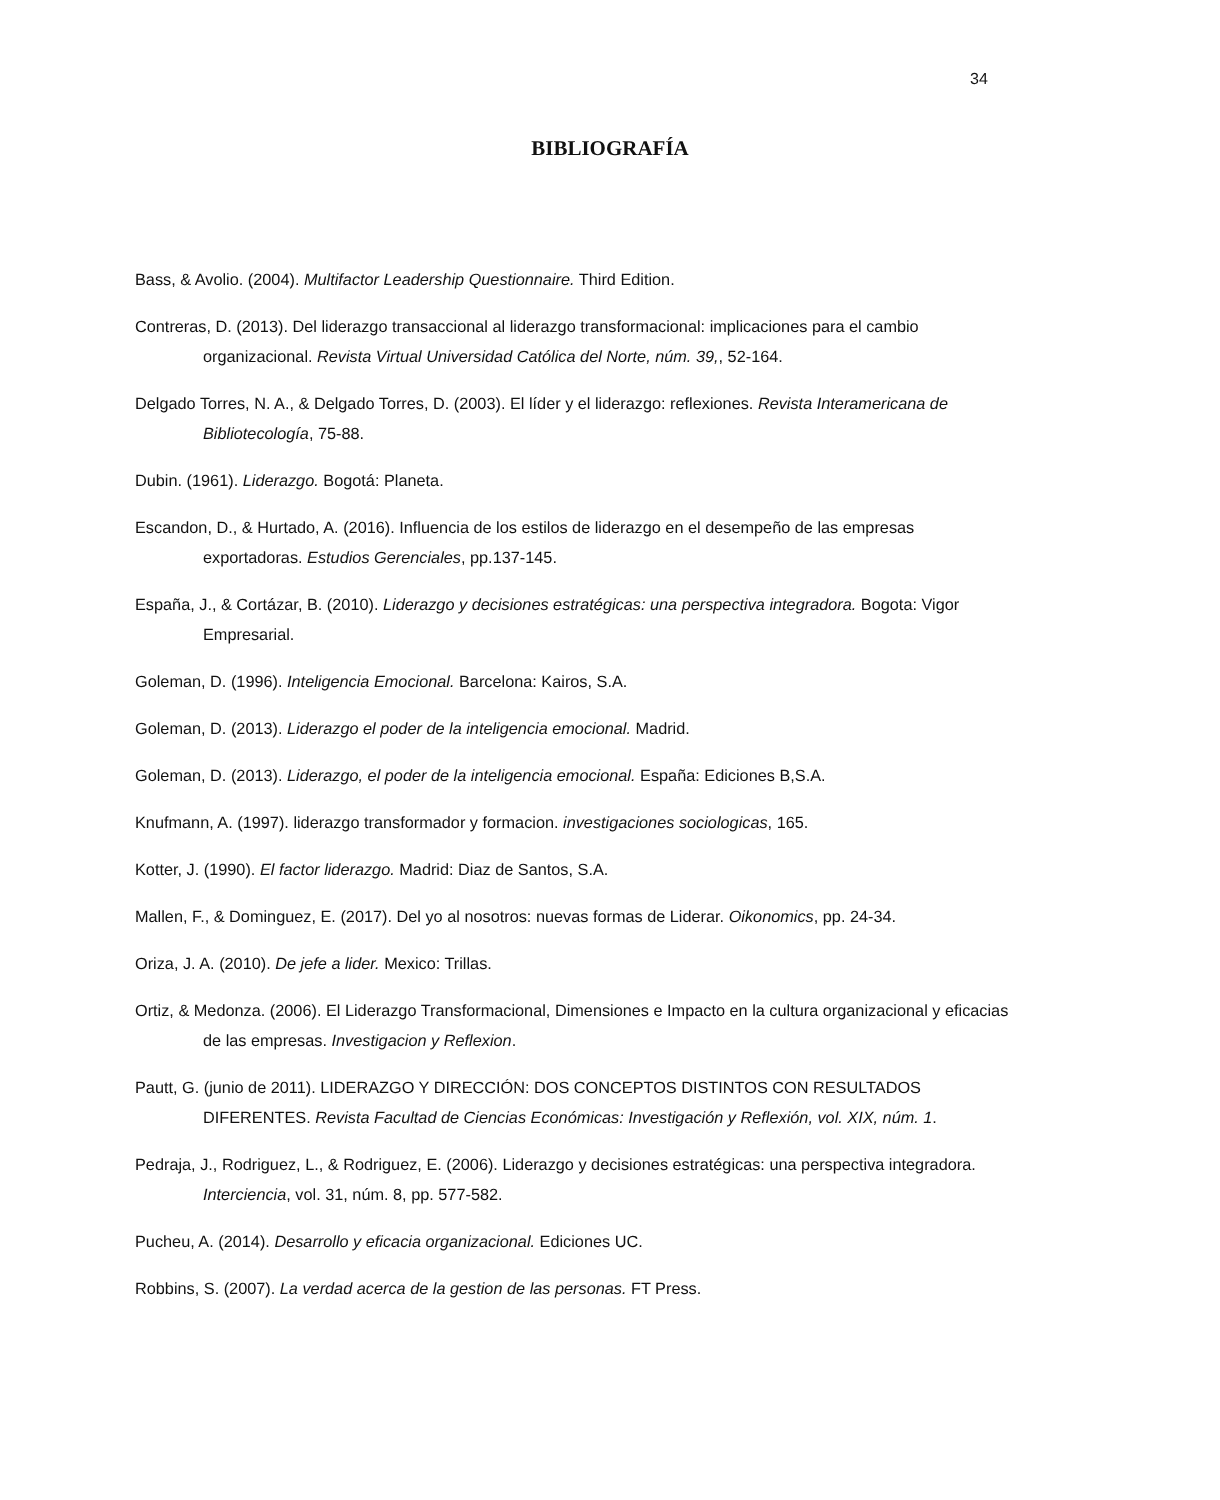34
BIBLIOGRAFÍA
Bass, & Avolio. (2004). Multifactor Leadership Questionnaire. Third Edition.
Contreras, D. (2013). Del liderazgo transaccional al liderazgo transformacional: implicaciones para el cambio organizacional. Revista Virtual Universidad Católica del Norte, núm. 39,, 52-164.
Delgado Torres, N. A., & Delgado Torres, D. (2003). El líder y el liderazgo: reflexiones. Revista Interamericana de Bibliotecología, 75-88.
Dubin. (1961). Liderazgo. Bogotá: Planeta.
Escandon, D., & Hurtado, A. (2016). Influencia de los estilos de liderazgo en el desempeño de las empresas exportadoras. Estudios Gerenciales, pp.137-145.
España, J., & Cortázar, B. (2010). Liderazgo y decisiones estratégicas: una perspectiva integradora. Bogota: Vigor Empresarial.
Goleman, D. (1996). Inteligencia Emocional. Barcelona: Kairos, S.A.
Goleman, D. (2013). Liderazgo el poder de la inteligencia emocional. Madrid.
Goleman, D. (2013). Liderazgo, el poder de la inteligencia emocional. España: Ediciones B,S.A.
Knufmann, A. (1997). liderazgo transformador y formacion. investigaciones sociologicas, 165.
Kotter, J. (1990). El factor liderazgo. Madrid: Diaz de Santos, S.A.
Mallen, F., & Dominguez, E. (2017). Del yo al nosotros: nuevas formas de Liderar. Oikonomics, pp. 24-34.
Oriza, J. A. (2010). De jefe a lider. Mexico: Trillas.
Ortiz, & Medonza. (2006). El Liderazgo Transformacional, Dimensiones e Impacto en la cultura organizacional y eficacias de las empresas. Investigacion y Reflexion.
Pautt, G. (junio de 2011). LIDERAZGO Y DIRECCIÓN: DOS CONCEPTOS DISTINTOS CON RESULTADOS DIFERENTES. Revista Facultad de Ciencias Económicas: Investigación y Reflexión, vol. XIX, núm. 1.
Pedraja, J., Rodriguez, L., & Rodriguez, E. (2006). Liderazgo y decisiones estratégicas: una perspectiva integradora. Interciencia, vol. 31, núm. 8, pp. 577-582.
Pucheu, A. (2014). Desarrollo y eficacia organizacional. Ediciones UC.
Robbins, S. (2007). La verdad acerca de la gestion de las personas. FT Press.